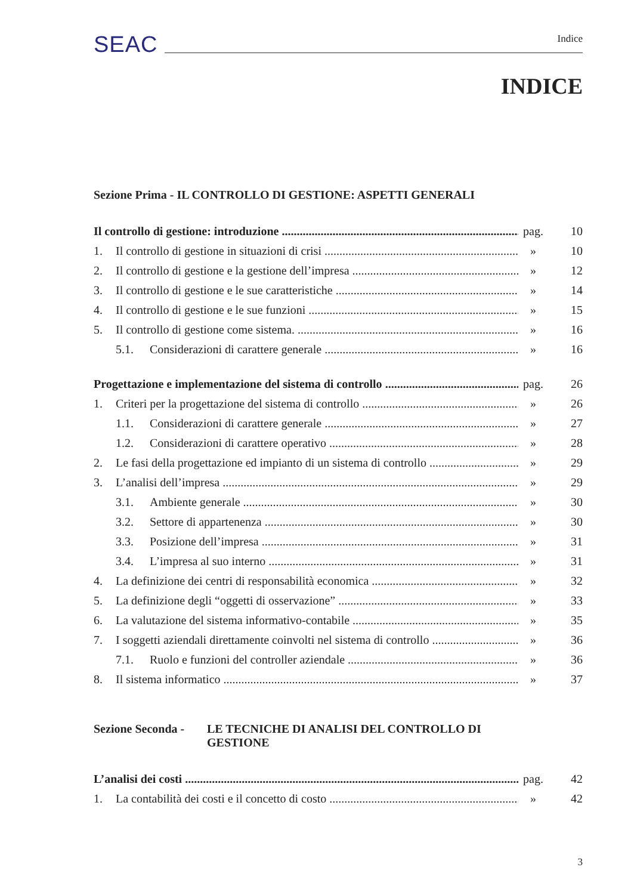SEAC Indice
INDICE
Sezione Prima - IL CONTROLLO DI GESTIONE: ASPETTI GENERALI
Il controllo di gestione: introduzione pag. 10
1. Il controllo di gestione in situazioni di crisi » 10
2. Il controllo di gestione e la gestione dell’impresa » 12
3. Il controllo di gestione e le sue caratteristiche » 14
4. Il controllo di gestione e le sue funzioni » 15
5. Il controllo di gestione come sistema. » 16
5.1. Considerazioni di carattere generale » 16
Progettazione e implementazione del sistema di controllo pag. 26
1. Criteri per la progettazione del sistema di controllo » 26
1.1. Considerazioni di carattere generale » 27
1.2. Considerazioni di carattere operativo » 28
2. Le fasi della progettazione ed impianto di un sistema di controllo » 29
3. L’analisi dell’impresa » 29
3.1. Ambiente generale » 30
3.2. Settore di appartenenza » 30
3.3. Posizione dell’impresa » 31
3.4. L’impresa al suo interno » 31
4. La definizione dei centri di responsabilità economica » 32
5. La definizione degli “oggetti di osservazione” » 33
6. La valutazione del sistema informativo-contabile » 35
7. I soggetti aziendali direttamente coinvolti nel sistema di controllo » 36
7.1. Ruolo e funzioni del controller aziendale » 36
8. Il sistema informatico » 37
Sezione Seconda - LE TECNICHE DI ANALISI DEL CONTROLLO DI GESTIONE
L’analisi dei costi pag. 42
1. La contabilità dei costi e il concetto di costo » 42
3